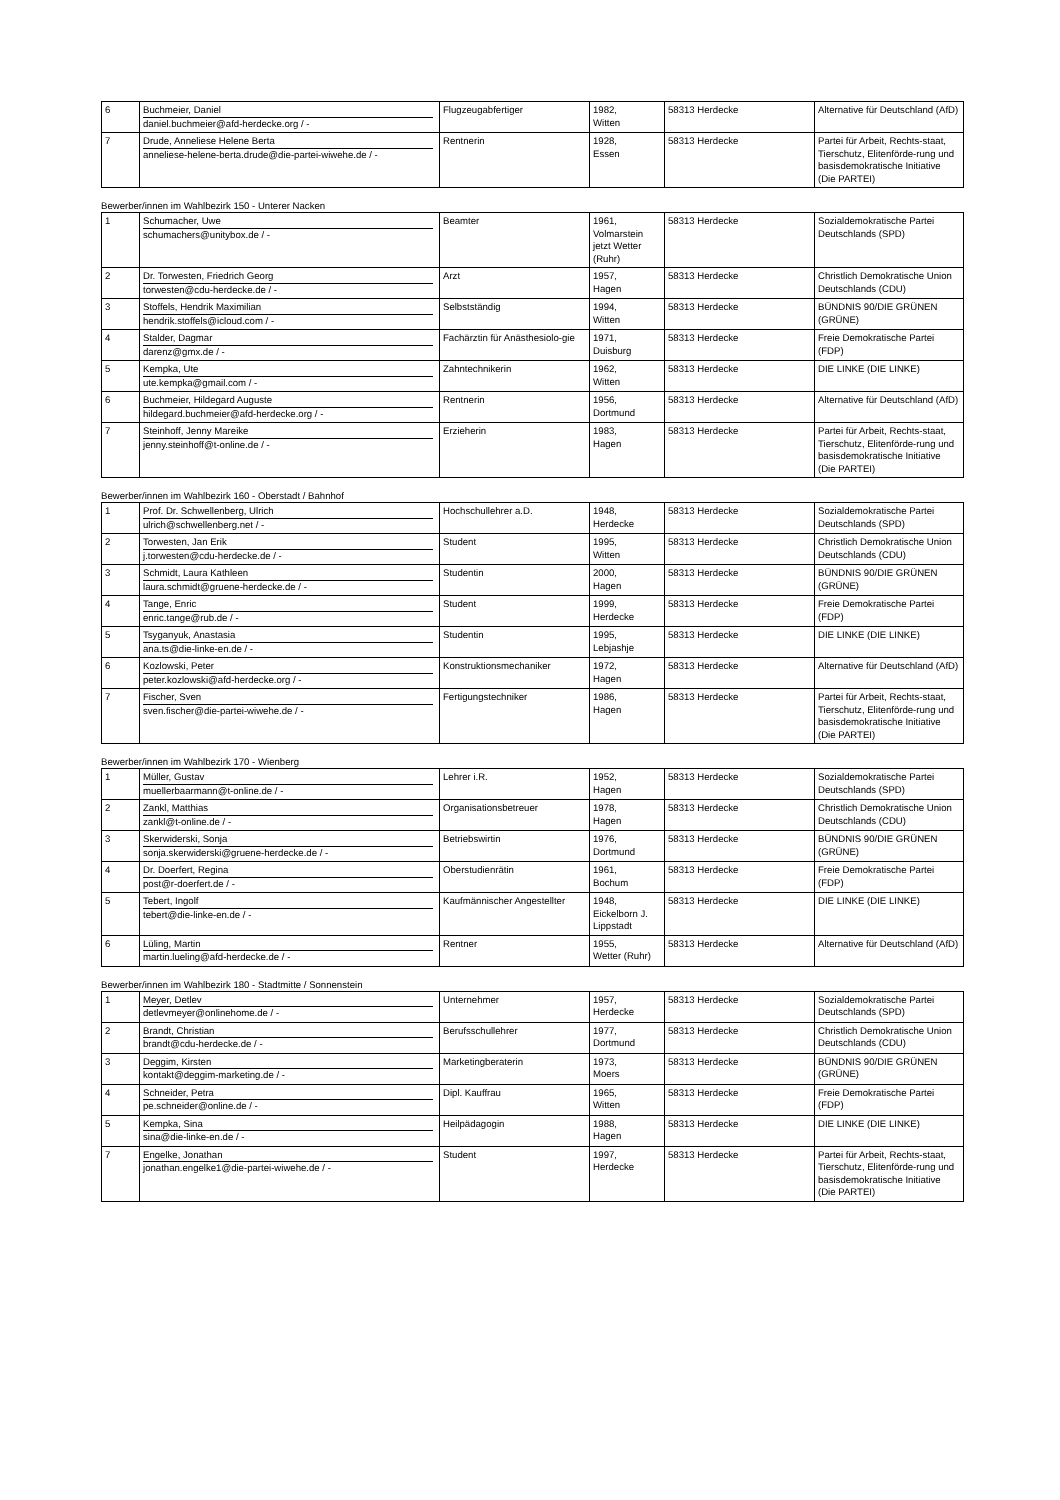| 6 | Buchmeier, Daniel daniel.buchmeier@afd-herdecke.org / - | Flugzeugabfertiger | 1982, Witten | 58313 Herdecke | Alternative für Deutschland (AfD) |
| 7 | Drude, Anneliese Helene Berta anneliese-helene-berta.drude@die-partei-wiwehe.de / - | Rentnerin | 1928, Essen | 58313 Herdecke | Partei für Arbeit, Rechts-staat, Tierschutz, Elitenförde-rung und basisdemokratische Initiative (Die PARTEI) |
Bewerber/innen im Wahlbezirk 150 - Unterer Nacken
| 1 | Schumacher, Uwe schumachers@unitybox.de / - | Beamter | 1961, Volmarstein jetzt Wetter (Ruhr) | 58313 Herdecke | Sozialdemokratische Partei Deutschlands (SPD) |
| 2 | Dr. Torwesten, Friedrich Georg torwesten@cdu-herdecke.de / - | Arzt | 1957, Hagen | 58313 Herdecke | Christlich Demokratische Union Deutschlands (CDU) |
| 3 | Stoffels, Hendrik Maximilian hendrik.stoffels@icloud.com / - | Selbstständig | 1994, Witten | 58313 Herdecke | BÜNDNIS 90/DIE GRÜNEN (GRÜNE) |
| 4 | Stalder, Dagmar darenz@gmx.de / - | Fachärztin für Anästhesiolo-gie | 1971, Duisburg | 58313 Herdecke | Freie Demokratische Partei (FDP) |
| 5 | Kempka, Ute ute.kempka@gmail.com / - | Zahntechnikerin | 1962, Witten | 58313 Herdecke | DIE LINKE (DIE LINKE) |
| 6 | Buchmeier, Hildegard Auguste hildegard.buchmeier@afd-herdecke.org / - | Rentnerin | 1956, Dortmund | 58313 Herdecke | Alternative für Deutschland (AfD) |
| 7 | Steinhoff, Jenny Mareike jenny.steinhoff@t-online.de / - | Erzieherin | 1983, Hagen | 58313 Herdecke | Partei für Arbeit, Rechts-staat, Tierschutz, Elitenförde-rung und basisdemokratische Initiative (Die PARTEI) |
Bewerber/innen im Wahlbezirk 160 - Oberstadt / Bahnhof
| 1 | Prof. Dr. Schwellenberg, Ulrich ulrich@schwellenberg.net / - | Hochschullehrer a.D. | 1948, Herdecke | 58313 Herdecke | Sozialdemokratische Partei Deutschlands (SPD) |
| 2 | Torwesten, Jan Erik j.torwesten@cdu-herdecke.de / - | Student | 1995, Witten | 58313 Herdecke | Christlich Demokratische Union Deutschlands (CDU) |
| 3 | Schmidt, Laura Kathleen laura.schmidt@gruene-herdecke.de / - | Studentin | 2000, Hagen | 58313 Herdecke | BÜNDNIS 90/DIE GRÜNEN (GRÜNE) |
| 4 | Tange, Enric enric.tange@rub.de / - | Student | 1999, Herdecke | 58313 Herdecke | Freie Demokratische Partei (FDP) |
| 5 | Tsyganyuk, Anastasia ana.ts@die-linke-en.de / - | Studentin | 1995, Lebjashje | 58313 Herdecke | DIE LINKE (DIE LINKE) |
| 6 | Kozlowski, Peter peter.kozlowski@afd-herdecke.org / - | Konstruktionsmechaniker | 1972, Hagen | 58313 Herdecke | Alternative für Deutschland (AfD) |
| 7 | Fischer, Sven sven.fischer@die-partei-wiwehe.de / - | Fertigungstechniker | 1986, Hagen | 58313 Herdecke | Partei für Arbeit, Rechts-staat, Tierschutz, Elitenförde-rung und basisdemokratische Initiative (Die PARTEI) |
Bewerber/innen im Wahlbezirk 170 - Wienberg
| 1 | Müller, Gustav muellerbaarmann@t-online.de / - | Lehrer i.R. | 1952, Hagen | 58313 Herdecke | Sozialdemokratische Partei Deutschlands (SPD) |
| 2 | Zankl, Matthias zankl@t-online.de / - | Organisationsbetreuer | 1978, Hagen | 58313 Herdecke | Christlich Demokratische Union Deutschlands (CDU) |
| 3 | Skerwiderski, Sonja sonja.skerwiderski@gruene-herdecke.de / - | Betriebswirtin | 1976, Dortmund | 58313 Herdecke | BÜNDNIS 90/DIE GRÜNEN (GRÜNE) |
| 4 | Dr. Doerfert, Regina post@r-doerfert.de / - | Oberstudienrätin | 1961, Bochum | 58313 Herdecke | Freie Demokratische Partei (FDP) |
| 5 | Tebert, Ingolf tebert@die-linke-en.de / - | Kaufmännischer Angestellter | 1948, Eickelborn J. Lippstadt | 58313 Herdecke | DIE LINKE (DIE LINKE) |
| 6 | Lüling, Martin martin.lueling@afd-herdecke.de / - | Rentner | 1955, Wetter (Ruhr) | 58313 Herdecke | Alternative für Deutschland (AfD) |
Bewerber/innen im Wahlbezirk 180 - Stadtmitte / Sonnenstein
| 1 | Meyer, Detlev detlevmeyer@onlinehome.de / - | Unternehmer | 1957, Herdecke | 58313 Herdecke | Sozialdemokratische Partei Deutschlands (SPD) |
| 2 | Brandt, Christian brandt@cdu-herdecke.de / - | Berufsschullehrer | 1977, Dortmund | 58313 Herdecke | Christlich Demokratische Union Deutschlands (CDU) |
| 3 | Deggim, Kirsten kontakt@deggim-marketing.de / - | Marketingberaterin | 1973, Moers | 58313 Herdecke | BÜNDNIS 90/DIE GRÜNEN (GRÜNE) |
| 4 | Schneider, Petra pe.schneider@online.de / - | Dipl. Kauffrau | 1965, Witten | 58313 Herdecke | Freie Demokratische Partei (FDP) |
| 5 | Kempka, Sina sina@die-linke-en.de / - | Heilpädagogin | 1988, Hagen | 58313 Herdecke | DIE LINKE (DIE LINKE) |
| 7 | Engelke, Jonathan jonathan.engelke1@die-partei-wiwehe.de / - | Student | 1997, Herdecke | 58313 Herdecke | Partei für Arbeit, Rechts-staat, Tierschutz, Elitenförde-rung und basisdemokratische Initiative (Die PARTEI) |